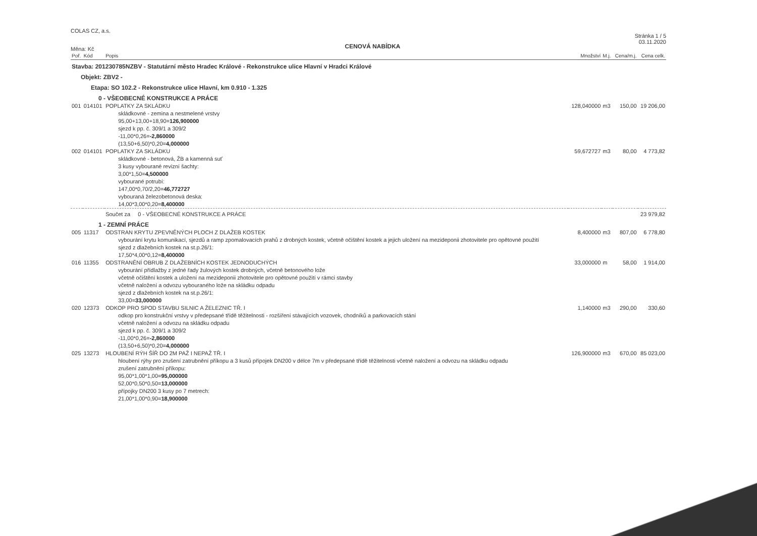COLAS CZ, a.s.
Měna: Kč
CENOVÁ NABÍDKA
Stránka 1 / 5
03.11.2020
| Poř. | Kód | Popis | Množství | M.j. | Cena/m.j. | Cena celk. |
| --- | --- | --- | --- | --- | --- | --- |
| Stavba: 201230785NZBV - Statutární město Hradec Králové - Rekonstrukce ulice Hlavní v Hradci Králové | | | | | | |
| Objekt: ZBV2 - | | | | | | |
| Etapa: SO 102.2 - Rekonstrukce ulice Hlavní, km 0.910 - 1.325 | | | | | | |
| 0 - VŠEOBECNÉ KONSTRUKCE A PRÁCE | | | | | | |
| 001 | 014101 | POPLATKY ZA SKLÁDKU skládkovné - zemina a nestmelené vrstvy 95,00+13,00+18,90= 126,900000 sjezd k pp. č. 309/1 a 309/2 -11,00*0,26= -2,860000 (13,50+6,50)*0,20= 4,000000 | 128,040000 | m3 | 150,00 | 19 206,00 |
| 002 | 014101 | POPLATKY ZA SKLÁDKU skládkovné - betonová, ŽB a kamenná suť 3 kusy vybourané revizní šachty: 3,00*1,50= 4,500000 vybourané potrubí: 147,00*0,70/2,20= 46,772727 vybouraná železobetonová deska: 14,00*3,00*0,20= 8,400000 | 59,672727 | m3 | 80,00 | 4 773,82 |
| | | Součet za 0 - VŠEOBECNÉ KONSTRUKCE A PRÁCE | | | | 23 979,82 |
| 1 - ZEMNÍ PRÁCE | | | | | | |
| 005 | 11317 | ODSTRAN KRYTU ZPEVNĚNÝCH PLOCH Z DLAŽEB KOSTEK vybourání krytu komunikací, sjezdů a ramp zpomalovacích prahů z drobných kostek, včetně očištění kostek a jejich uložení na mezideponii zhotovitele pro opětovné použití sjezd z dlažebních kostek na st.p.26/1: 17,50*4,00*0,12= 8,400000 | 8,400000 | m3 | 807,00 | 6 778,80 |
| 016 | 11355 | ODSTRANĚNÍ OBRUB Z DLAŽEBNÍCH KOSTEK JEDNODUCHÝCH vybourání přídlažby z jedné řady žulových kostek drobných, včetně betonového lože včetně očištění kostek a uložení na mezideponii zhotovitele pro opětovné použití v rámci stavby včetně naložení a odvozu vybouraného lože na skládku odpadu sjezd z dlažebních kostek na st.p.26/1: 33,00= 33,000000 | 33,000000 | m | 58,00 | 1 914,00 |
| 020 | 12373 | ODKOP PRO SPOD STAVBU SILNIC A ŽELEZNIC TŘ. I odkop pro konstrukční vrstvy v předepsané třídě těžitelnosti - rozšíření stávajících vozovek, chodníků a parkovacích stání včetně naložení a odvozu na skládku odpadu sjezd k pp. č. 309/1 a 309/2 -11,00*0,26= -2,860000 (13,50+6,50)*0,20= 4,000000 | 1,140000 | m3 | 290,00 | 330,60 |
| 025 | 13273 | HLOUBENÍ RÝH ŠÍŘ DO 2M PAŽ I NEPAŽ TŘ. I hloubení rýhy pro zrušení zatrubnění příkopu a 3 kusů přípojek DN200 v délce 7m v předepsané třídě těžitelnosti včetně naložení a odvozu na skládku odpadu zrušení zatrubnění příkopu: 95,00*1,00*1,00= 95,000000 52,00*0,50*0,50= 13,000000 přípojky DN200 3 kusy po 7 metrech: 21,00*1,00*0,90= 18,900000 | 126,900000 | m3 | 670,00 | 85 023,00 |